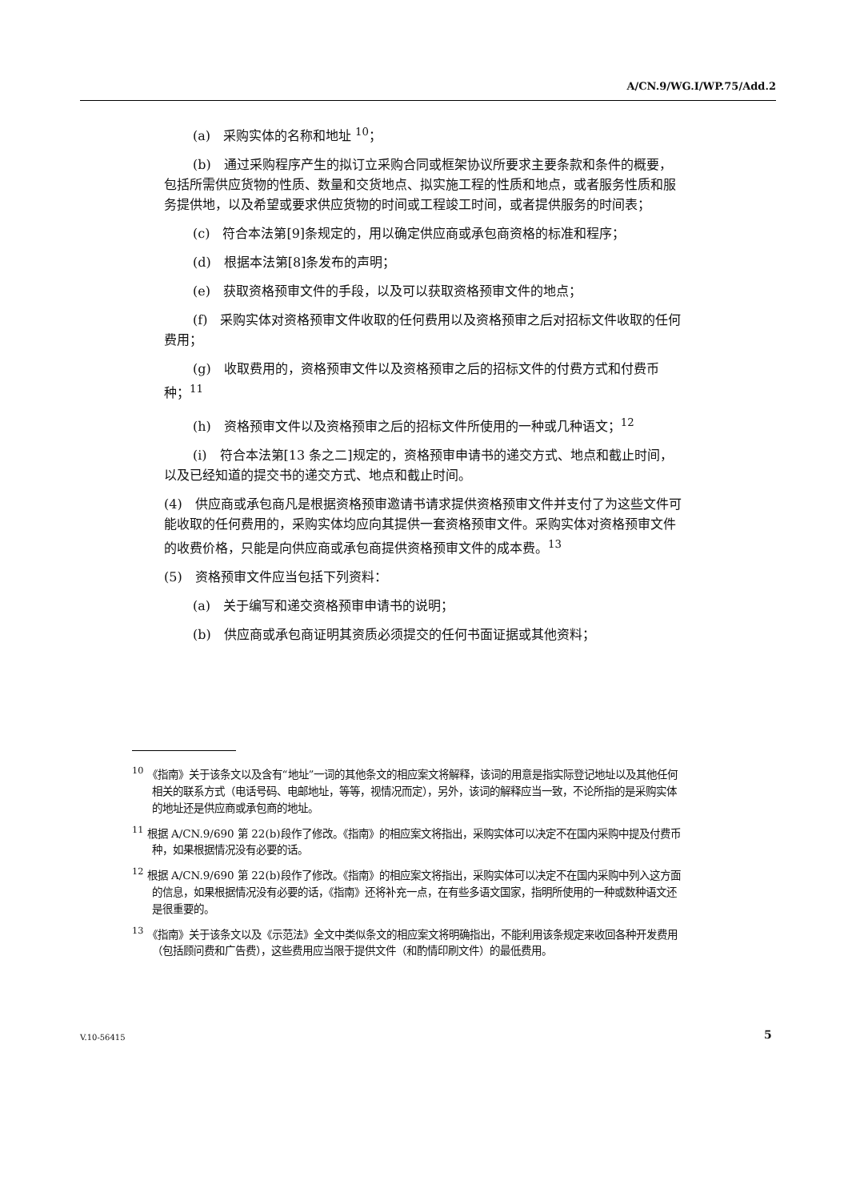A/CN.9/WG.I/WP.75/Add.2
(a)　采购实体的名称和地址 <sup>10</sup>；
(b)　通过采购程序产生的拟订立采购合同或框架协议所要求主要条款和条件的概要，包括所需供应货物的性质、数量和交货地点、拟实施工程的性质和地点，或者服务性质和服务提供地，以及希望或要求供应货物的时间或工程竣工时间，或者提供服务的时间表；
(c)　符合本法第[9]条规定的，用以确定供应商或承包商资格的标准和程序；
(d)　根据本法第[8]条发布的声明；
(e)　获取资格预审文件的手段，以及可以获取资格预审文件的地点；
(f)　采购实体对资格预审文件收取的任何费用以及资格预审之后对招标文件收取的任何费用；
(g)　收取费用的，资格预审文件以及资格预审之后的招标文件的付费方式和付费币种；<sup>11</sup>
(h)　资格预审文件以及资格预审之后的招标文件所使用的一种或几种语文；<sup>12</sup>
(i)　符合本法第[13 条之二]规定的，资格预审申请书的递交方式、地点和截止时间，以及已经知道的提交书的递交方式、地点和截止时间。
(4)　供应商或承包商凡是根据资格预审邀请书请求提供资格预审文件并支付了为这些文件可能收取的任何费用的，采购实体均应向其提供一套资格预审文件。采购实体对资格预审文件的收费价格，只能是向供应商或承包商提供资格预审文件的成本费。<sup>13</sup>
(5)　资格预审文件应当包括下列资料：
(a)　关于编写和递交资格预审申请书的说明；
(b)　供应商或承包商证明其资质必须提交的任何书面证据或其他资料；
<sup>10</sup> 《指南》关于该条文以及含有“地址”一词的其他条文的相应案文将解释，该词的用意是指实际登记地址以及其他任何相关的联系方式（电话号码、电邮地址，等等，视情况而定），另外，该词的解释应当一致，不论所指的是采购实体的地址还是供应商或承包商的地址。
<sup>11</sup> 根据 A/CN.9/690 第 22(b)段作了修改。《指南》的相应案文将指出，采购实体可以决定不在国内采购中提及付费币种，如果根据情况没有必要的话。
<sup>12</sup> 根据 A/CN.9/690 第 22(b)段作了修改。《指南》的相应案文将指出，采购实体可以决定不在国内采购中列入这方面的信息，如果根据情况没有必要的话，《指南》还将补充一点，在有些多语文国家，指明所使用的一种或数种语文还是很重要的。
<sup>13</sup> 《指南》关于该条文以及《示范法》全文中类似条文的相应案文将明确指出，不能利用该条规定来收回各种开发费用（包括顾问费和广告费），这些费用应当限于提供文件（和酌情印刷文件）的最低费用。
V.10-56415 5